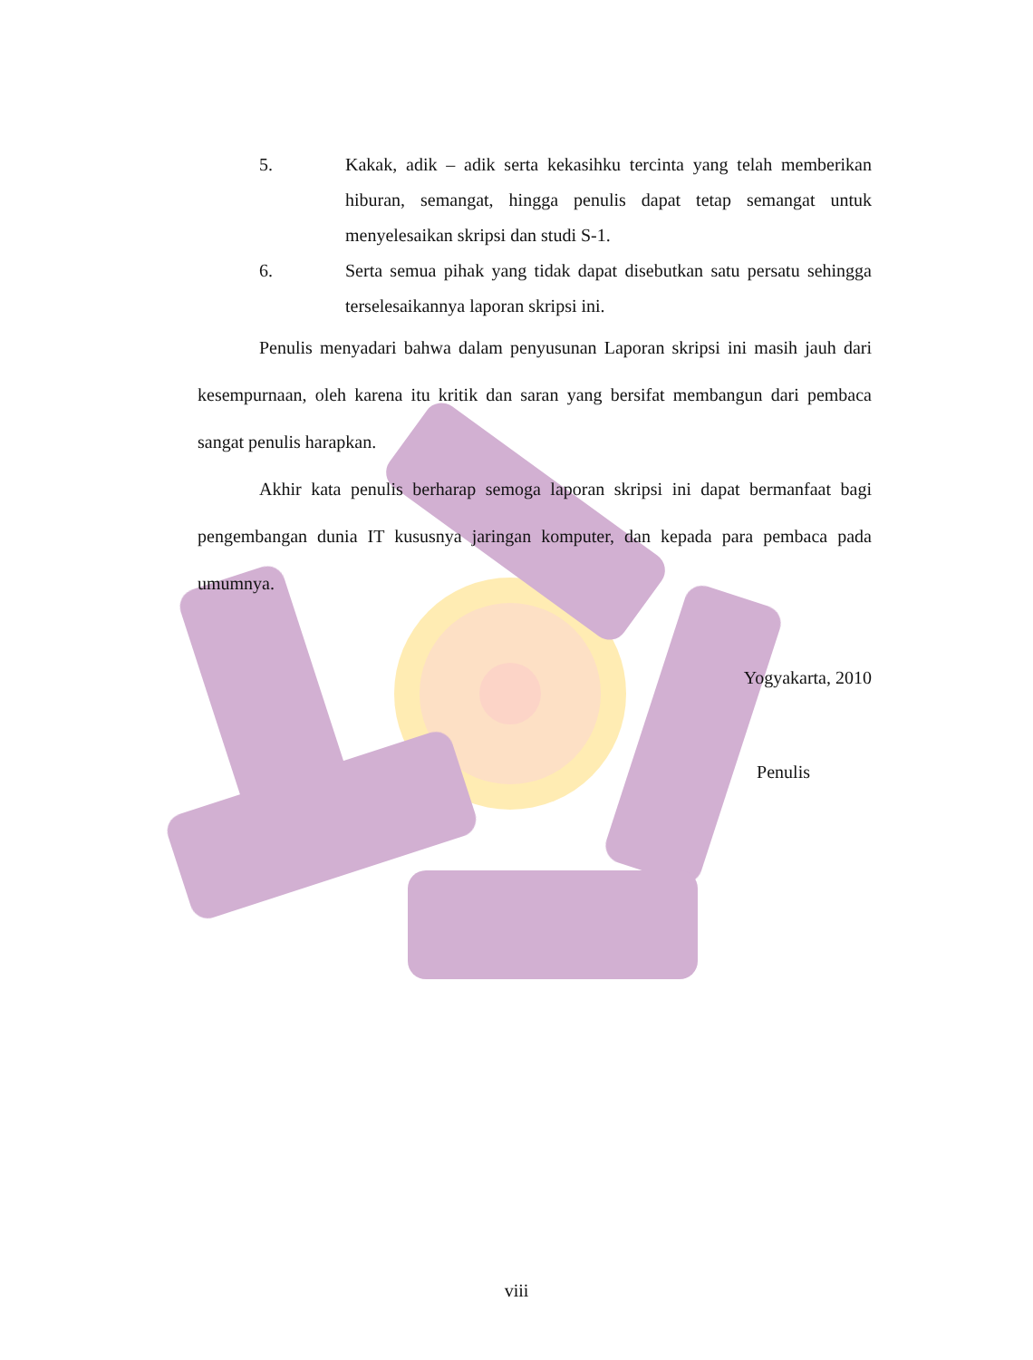5. Kakak, adik – adik serta kekasihku tercinta yang telah memberikan hiburan, semangat, hingga penulis dapat tetap semangat untuk menyelesaikan skripsi dan studi S-1.
6. Serta semua pihak yang tidak dapat disebutkan satu persatu sehingga terselesaikannya laporan skripsi ini.
Penulis menyadari bahwa dalam penyusunan Laporan skripsi ini masih jauh dari kesempurnaan, oleh karena itu kritik dan saran yang bersifat membangun dari pembaca sangat penulis harapkan.
Akhir kata penulis berharap semoga laporan skripsi ini dapat bermanfaat bagi pengembangan dunia IT kususnya jaringan komputer, dan kepada para pembaca pada umumnya.
Yogyakarta, 2010
Penulis
viii